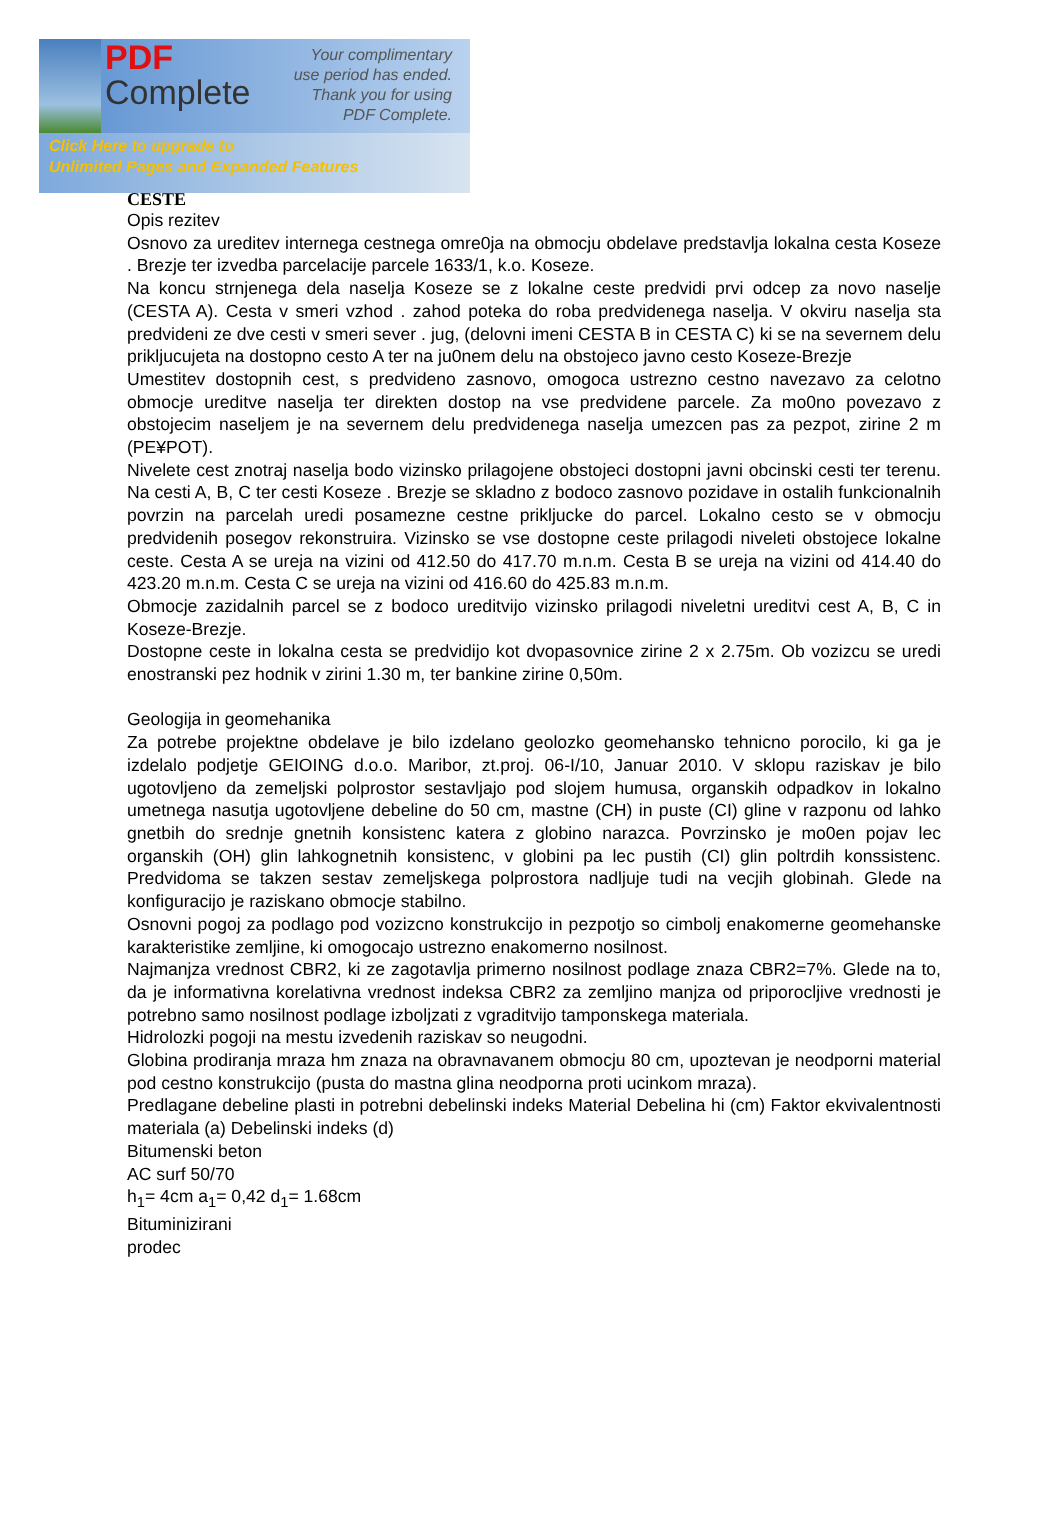PDF
Complete
Your complimentary
use period has ended.
Thank you for using
PDF Complete.
Click Here to upgrade to
Unlimited Pages and Expanded Features
CESTE
Opis rezitev
Osnovo za ureditev internega cestnega omre0ja na obmocju obdelave predstavlja lokalna cesta Koseze . Brezje ter izvedba parcelacije parcele 1633/1, k.o. Koseze.
Na koncu strnjenega dela naselja Koseze se z lokalne ceste predvidi prvi odcep za novo naselje (CESTA A). Cesta v smeri vzhod . zahod poteka do roba predvidenega naselja. V okviru naselja sta predvideni ze dve cesti v smeri sever . jug, (delovni imeni CESTA B in CESTA C) ki se na severnem delu prikljucujeta na dostopno cesto A ter na ju0nem delu na obstojeco javno cesto Koseze-Brezje
Umestitev dostopnih cest, s predvideno zasnovo, omogoca ustrezno cestno navezavo za celotno obmocje ureditve naselja ter direkten dostop na vse predvidene parcele. Za mo0no povezavo z obstojecim naseljem je na severnem delu predvidenega naselja umezcen pas za pezpot, zirine 2 m (PE¥POT).
Nivelete cest znotraj naselja bodo vizinsko prilagojene obstojeci dostopni javni obcinski cesti ter terenu. Na cesti A, B, C ter cesti Koseze . Brezje se skladno z bodoco zasnovo pozidave in ostalih funkcionalnih povrzin na parcelah uredi posamezne cestne prikljucke do parcel. Lokalno cesto se v obmocju predvidenih posegov rekonstruira. Vizinsko se vse dostopne ceste prilagodi niveleti obstojece lokalne ceste. Cesta A se ureja na vizini od 412.50 do 417.70 m.n.m. Cesta B se ureja na vizini od 414.40 do 423.20 m.n.m. Cesta C se ureja na vizini od 416.60 do 425.83 m.n.m.
Obmocje zazidalnih parcel se z bodoco ureditvijo vizinsko prilagodi niveletni ureditvi cest A, B, C in Koseze-Brezje.
Dostopne ceste in lokalna cesta se predvidijo kot dvopasovnice zirine 2 x 2.75m. Ob vozizcu se uredi enostranski pez hodnik v zirini 1.30 m, ter bankine zirine 0,50m.
Geologija in geomehanika
Za potrebe projektne obdelave je bilo izdelano geolozko geomehansko tehnicno porocilo, ki ga je izdelalo podjetje GEIOING d.o.o. Maribor, zt.proj. 06-I/10, Januar 2010. V sklopu raziskav je bilo ugotovljeno da zemeljski polprostor sestavljajo pod slojem humusa, organskih odpadkov in lokalno umetnega nasutja ugotovljene debeline do 50 cm, mastne (CH) in puste (CI) gline v razponu od lahko gnetbih do srednje gnetnih konsistenc katera z globino narazca. Povrzinsko je mo0en pojav lec organskih (OH) glin lahkognetnih konsistenc, v globini pa lec pustih (CI) glin poltrdih konssistenc. Predvidoma se takzen sestav zemeljskega polprostora nadljuje tudi na vecjih globinah. Glede na konfiguracijo je raziskano obmocje stabilno.
Osnovni pogoj za podlago pod vozizcno konstrukcijo in pezpotjo so cimbolj enakomerne geomehanske karakteristike zemljine, ki omogocajo ustrezno enakomerno nosilnost.
Najmanjza vrednost CBR2, ki ze zagotavlja primerno nosilnost podlage znaza CBR2=7%. Glede na to, da je informativna korelativna vrednost indeksa CBR2 za zemljino manjza od priporocljive vrednosti je potrebno samo nosilnost podlage izboljzati z vgraditvijo tamponskega materiala.
Hidrolozki pogoji na mestu izvedenih raziskav so neugodni.
Globina prodiranja mraza hm znaza na obravnavanem obmocju 80 cm, upoztevan je neodporni material pod cestno konstrukcijo (pusta do mastna glina neodporna proti ucinkom mraza).
Predlagane debeline plasti in potrebni debelinski indeks Material Debelina hi (cm) Faktor ekvivalentnosti materiala (a) Debelinski indeks (d)
Bitumenski beton
AC surf 50/70
h<sub>1</sub>= 4cm a<sub>1</sub>= 0,42 d<sub>1</sub>= 1.68cm
Bituminizirani
prodec